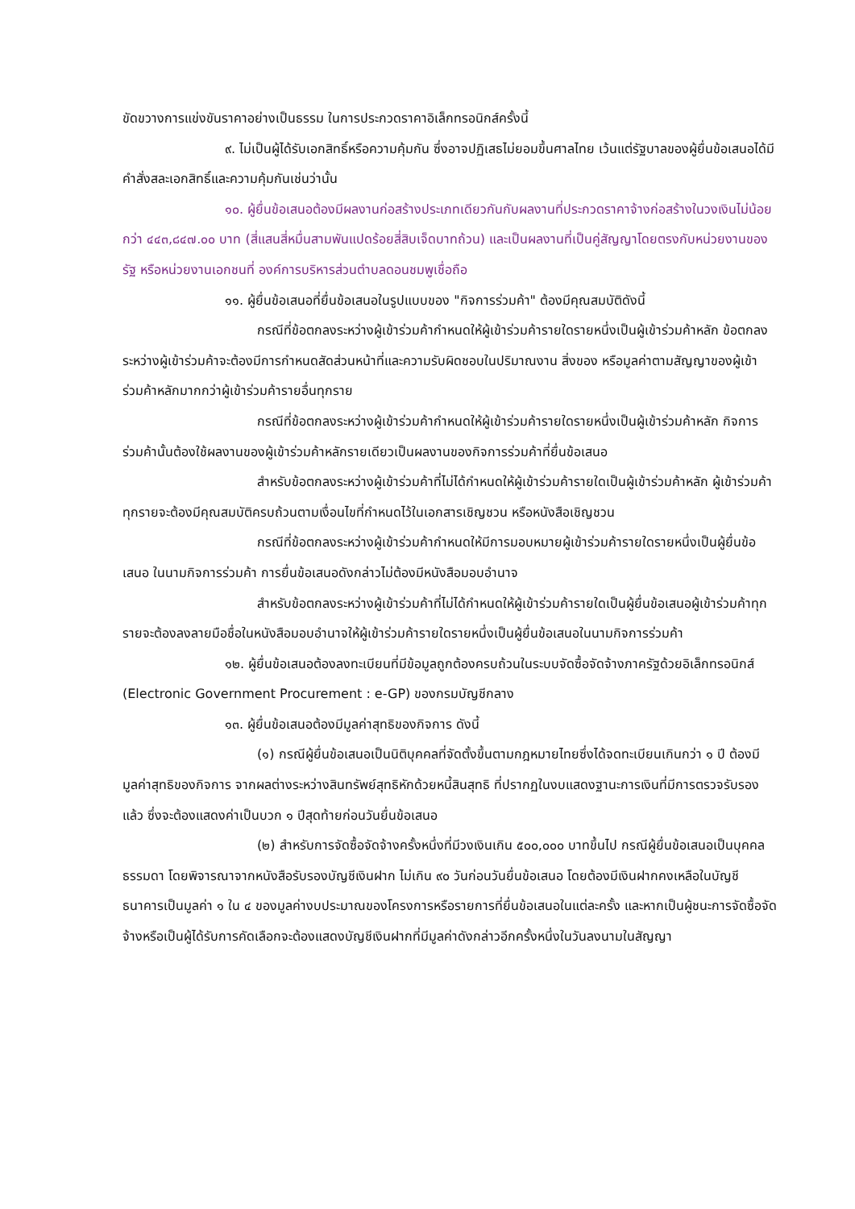ขัดขวางการแข่งขันราคาอย่างเป็นธรรม ในการประกวดราคาอิเล็กทรอนิกส์ครั้งนี้
๙. ไม่เป็นผู้ได้รับเอกสิทธิ์หรือความคุ้มกัน ซึ่งอาจปฏิเสธไม่ยอมขึ้นศาลไทย เว้นแต่รัฐบาลของผู้ยื่นข้อเสนอได้มีคำสั่งสละเอกสิทธิ์และความคุ้มกันเช่นว่านั้น
๑๐. ผู้ยื่นข้อเสนอต้องมีผลงานก่อสร้างประเภทเดียวกันกับผลงานที่ประกวดราคาจ้างก่อสร้างในวงเงินไม่น้อยกว่า ๔๔๓,๘๔๗.๐๐ บาท (สี่แสนสี่หมื่นสามพันแปดร้อยสี่สิบเจ็ดบาทถ้วน) และเป็นผลงานที่เป็นคู่สัญญาโดยตรงกับหน่วยงานของรัฐ หรือหน่วยงานเอกชนที่ องค์การบริหารส่วนตำบลดอนชมพูเชื่อถือ
๑๑. ผู้ยื่นข้อเสนอที่ยื่นข้อเสนอในรูปแบบของ "กิจการร่วมค้า" ต้องมีคุณสมบัติดังนี้
กรณีที่ข้อตกลงระหว่างผู้เข้าร่วมค้ากำหนดให้ผู้เข้าร่วมค้ารายใดรายหนึ่งเป็นผู้เข้าร่วมค้าหลัก ข้อตกลงระหว่างผู้เข้าร่วมค้าจะต้องมีการกำหนดสัดส่วนหน้าที่และความรับผิดชอบในปริมาณงาน สิ่งของ หรือมูลค่าตามสัญญาของผู้เข้าร่วมค้าหลักมากกว่าผู้เข้าร่วมค้ารายอื่นทุกราย
กรณีที่ข้อตกลงระหว่างผู้เข้าร่วมค้ากำหนดให้ผู้เข้าร่วมค้ารายใดรายหนึ่งเป็นผู้เข้าร่วมค้าหลัก กิจการร่วมค้านั้นต้องใช้ผลงานของผู้เข้าร่วมค้าหลักรายเดียวเป็นผลงานของกิจการร่วมค้าที่ยื่นข้อเสนอ
สำหรับข้อตกลงระหว่างผู้เข้าร่วมค้าที่ไม่ได้กำหนดให้ผู้เข้าร่วมค้ารายใดเป็นผู้เข้าร่วมค้าหลัก ผู้เข้าร่วมค้าทุกรายจะต้องมีคุณสมบัติครบถ้วนตามเงื่อนไขที่กำหนดไว้ในเอกสารเชิญชวน หรือหนังสือเชิญชวน
กรณีที่ข้อตกลงระหว่างผู้เข้าร่วมค้ากำหนดให้มีการมอบหมายผู้เข้าร่วมค้ารายใดรายหนึ่งเป็นผู้ยื่นข้อเสนอ ในนามกิจการร่วมค้า การยื่นข้อเสนอดังกล่าวไม่ต้องมีหนังสือมอบอำนาจ
สำหรับข้อตกลงระหว่างผู้เข้าร่วมค้าที่ไม่ได้กำหนดให้ผู้เข้าร่วมค้ารายใดเป็นผู้ยื่นข้อเสนอผู้เข้าร่วมค้าทุกรายจะต้องลงลายมือชื่อในหนังสือมอบอำนาจให้ผู้เข้าร่วมค้ารายใดรายหนึ่งเป็นผู้ยื่นข้อเสนอในนามกิจการร่วมค้า
๑๒. ผู้ยื่นข้อเสนอต้องลงทะเบียนที่มีข้อมูลถูกต้องครบถ้วนในระบบจัดซื้อจัดจ้างภาครัฐด้วยอิเล็กทรอนิกส์ (Electronic Government Procurement : e-GP) ของกรมบัญชีกลาง
๑๓. ผู้ยื่นข้อเสนอต้องมีมูลค่าสุทธิของกิจการ ดังนี้
(๑) กรณีผู้ยื่นข้อเสนอเป็นนิติบุคคลที่จัดตั้งขึ้นตามกฎหมายไทยซึ่งได้จดทะเบียนเกินกว่า ๑ ปี ต้องมีมูลค่าสุทธิของกิจการ จากผลต่างระหว่างสินทรัพย์สุทธิหักด้วยหนี้สินสุทธิ ที่ปรากฏในงบแสดงฐานะการเงินที่มีการตรวจรับรองแล้ว ซึ่งจะต้องแสดงค่าเป็นบวก ๑ ปีสุดท้ายก่อนวันยื่นข้อเสนอ
(๒) สำหรับการจัดซื้อจัดจ้างครั้งหนึ่งที่มีวงเงินเกิน ๕๐๐,๐๐๐ บาทขึ้นไป กรณีผู้ยื่นข้อเสนอเป็นบุคคลธรรมดา โดยพิจารณาจากหนังสือรับรองบัญชีเงินฝาก ไม่เกิน ๙๐ วันก่อนวันยื่นข้อเสนอ โดยต้องมีเงินฝากคงเหลือในบัญชีธนาคารเป็นมูลค่า ๑ ใน ๔ ของมูลค่างบประมาณของโครงการหรือรายการที่ยื่นข้อเสนอในแต่ละครั้ง และหากเป็นผู้ชนะการจัดซื้อจัดจ้างหรือเป็นผู้ได้รับการคัดเลือกจะต้องแสดงบัญชีเงินฝากที่มีมูลค่าดังกล่าวอีกครั้งหนึ่งในวันลงนามในสัญญา